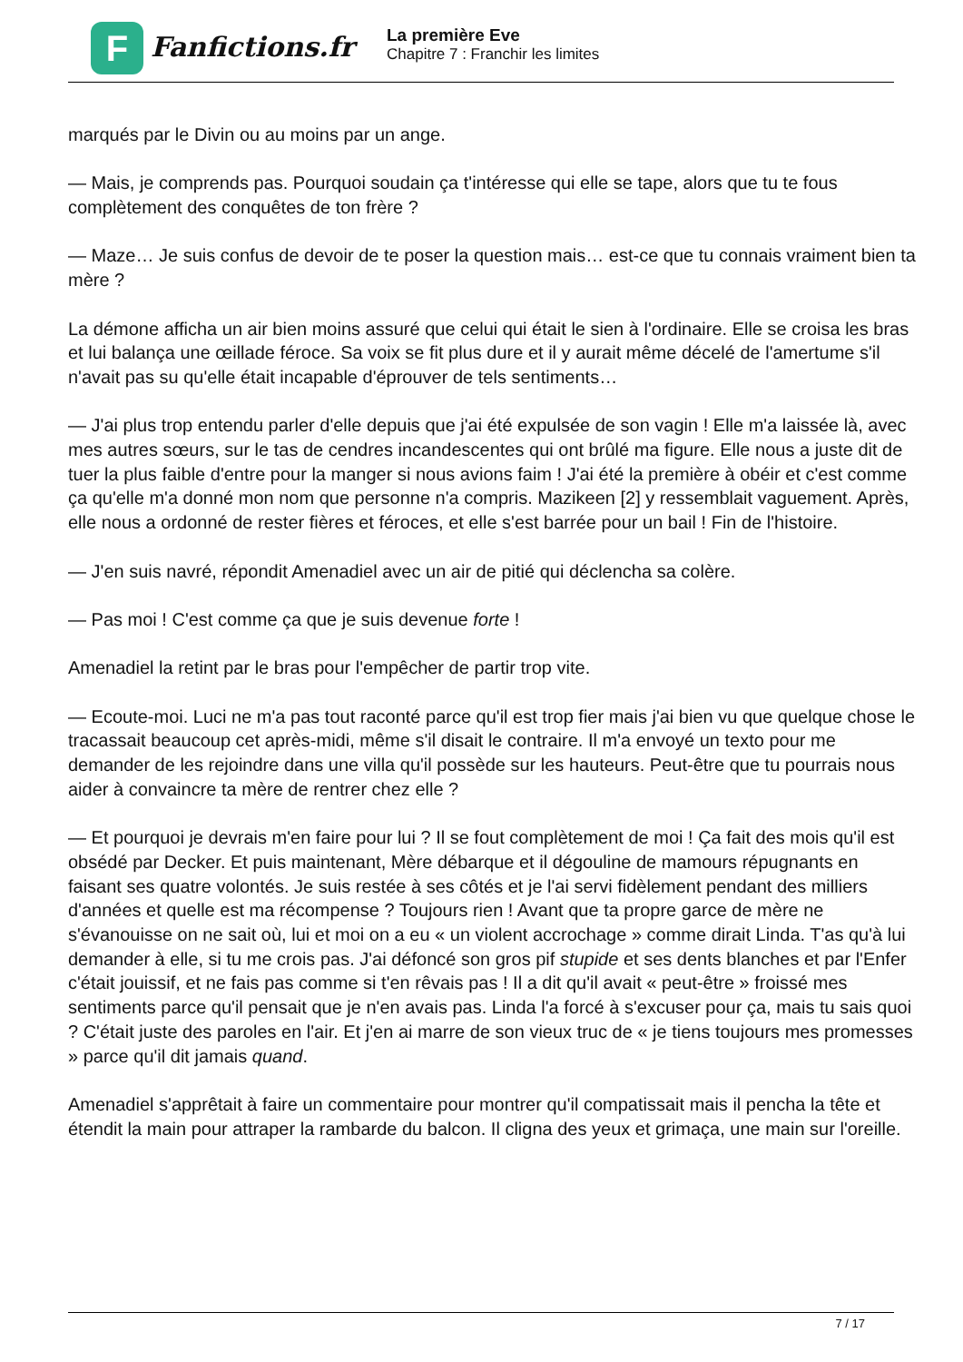F
Fanfictions.fr
La première Eve
Chapitre 7 : Franchir les limites
marqués par le Divin ou au moins par un ange.
— Mais, je comprends pas. Pourquoi soudain ça t'intéresse qui elle se tape, alors que tu te fous complètement des conquêtes de ton frère ?
— Maze… Je suis confus de devoir de te poser la question mais… est-ce que tu connais vraiment bien ta mère ?
La démone afficha un air bien moins assuré que celui qui était le sien à l'ordinaire. Elle se croisa les bras et lui balança une œillade féroce. Sa voix se fit plus dure et il y aurait même décelé de l'amertume s'il n'avait pas su qu'elle était incapable d'éprouver de tels sentiments…
— J'ai plus trop entendu parler d'elle depuis que j'ai été expulsée de son vagin ! Elle m'a laissée là, avec mes autres sœurs, sur le tas de cendres incandescentes qui ont brûlé ma figure. Elle nous a juste dit de tuer la plus faible d'entre pour la manger si nous avions faim ! J'ai été la première à obéir et c'est comme ça qu'elle m'a donné mon nom que personne n'a compris. Mazikeen [2] y ressemblait vaguement. Après, elle nous a ordonné de rester fières et féroces, et elle s'est barrée pour un bail ! Fin de l'histoire.
— J'en suis navré, répondit Amenadiel avec un air de pitié qui déclencha sa colère.
— Pas moi ! C'est comme ça que je suis devenue forte !
Amenadiel la retint par le bras pour l'empêcher de partir trop vite.
— Ecoute-moi. Luci ne m'a pas tout raconté parce qu'il est trop fier mais j'ai bien vu que quelque chose le tracassait beaucoup cet après-midi, même s'il disait le contraire. Il m'a envoyé un texto pour me demander de les rejoindre dans une villa qu'il possède sur les hauteurs. Peut-être que tu pourrais nous aider à convaincre ta mère de rentrer chez elle ?
— Et pourquoi je devrais m'en faire pour lui ? Il se fout complètement de moi ! Ça fait des mois qu'il est obsédé par Decker. Et puis maintenant, Mère débarque et il dégouline de mamours répugnants en faisant ses quatre volontés. Je suis restée à ses côtés et je l'ai servi fidèlement pendant des milliers d'années et quelle est ma récompense ? Toujours rien ! Avant que ta propre garce de mère ne s'évanouisse on ne sait où, lui et moi on a eu « un violent accrochage » comme dirait Linda. T'as qu'à lui demander à elle, si tu me crois pas. J'ai défoncé son gros pif stupide et ses dents blanches et par l'Enfer c'était jouissif, et ne fais pas comme si t'en rêvais pas ! Il a dit qu'il avait « peut-être » froissé mes sentiments parce qu'il pensait que je n'en avais pas. Linda l'a forcé à s'excuser pour ça, mais tu sais quoi ? C'était juste des paroles en l'air. Et j'en ai marre de son vieux truc de « je tiens toujours mes promesses » parce qu'il dit jamais quand.
Amenadiel s'apprêtait à faire un commentaire pour montrer qu'il compatissait mais il pencha la tête et étendit la main pour attraper la rambarde du balcon. Il cligna des yeux et grimaça, une main sur l'oreille.
7 / 17